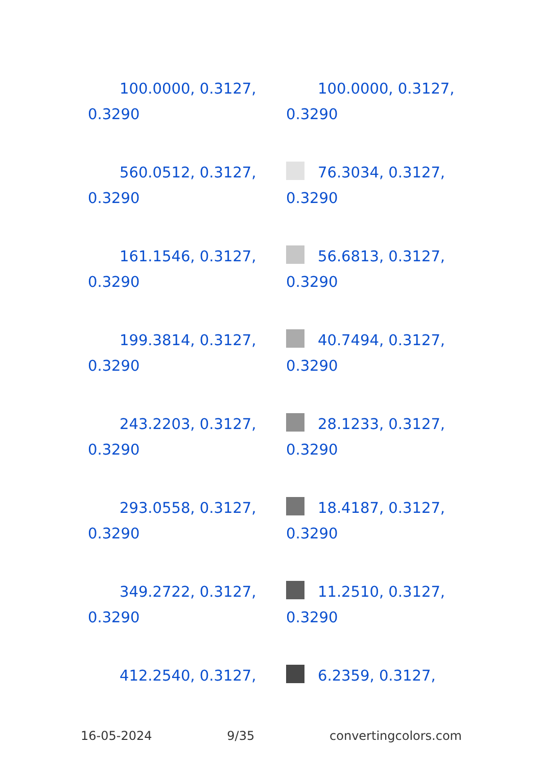100.0000, 0.3127,
0.3290
100.0000, 0.3127,
0.3290
560.0512, 0.3127,
0.3290
76.3034, 0.3127,
0.3290
161.1546, 0.3127,
0.3290
56.6813, 0.3127,
0.3290
199.3814, 0.3127,
0.3290
40.7494, 0.3127,
0.3290
243.2203, 0.3127,
0.3290
28.1233, 0.3127,
0.3290
293.0558, 0.3127,
0.3290
18.4187, 0.3127,
0.3290
349.2722, 0.3127,
0.3290
11.2510, 0.3127,
0.3290
412.2540, 0.3127,
6.2359, 0.3127,
16-05-2024 9/35 convertingcolors.com